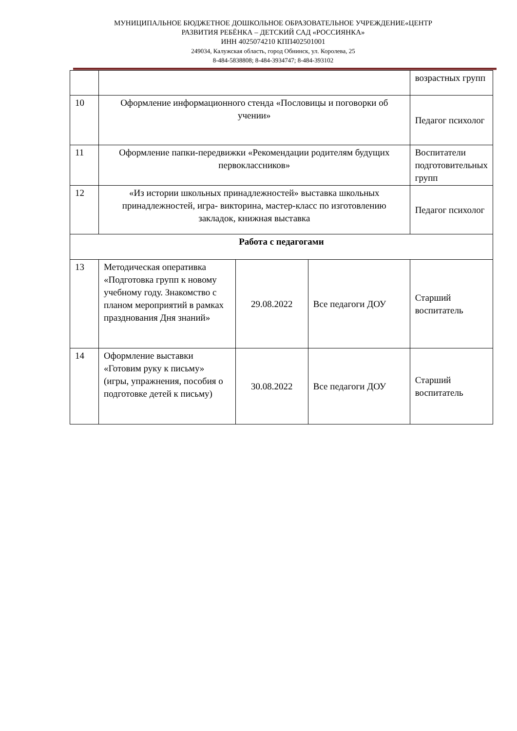МУНИЦИПАЛЬНОЕ БЮДЖЕТНОЕ ДОШКОЛЬНОЕ ОБРАЗОВАТЕЛЬНОЕ УЧРЕЖДЕНИЕ«ЦЕНТР
РАЗВИТИЯ РЕБЁНКА – ДЕТСКИЙ САД «РОССИЯНКА»
ИНН 4025074210 КПП402501001
249034, Калужская область, город Обнинск, ул. Королева, 25
8-484-5838808; 8-484-3934747; 8-484-393102
| | | | | возрастных групп |
| 10 | Оформление информационного стенда «Пословицы и поговорки об учении» | | | Педагог психолог |
| 11 | Оформление папки-передвижки «Рекомендации родителям будущих первоклассников» | | | Воспитатели подготовительных групп |
| 12 | «Из истории школьных принадлежностей» выставка школьных принадлежностей, игра- викторина, мастер-класс по изготовлению закладок, книжная выставка | | | Педагог психолог |
| Работа с педагогами | | | | |
| 13 | Методическая оперативка «Подготовка групп к новому учебному году. Знакомство с планом мероприятий в рамках празднования Дня знаний» | 29.08.2022 | Все педагоги ДОУ | Старший воспитатель |
| 14 | Оформление выставки «Готовим руку к письму» (игры, упражнения, пособия о подготовке детей к письму) | 30.08.2022 | Все педагоги ДОУ | Старший воспитатель |